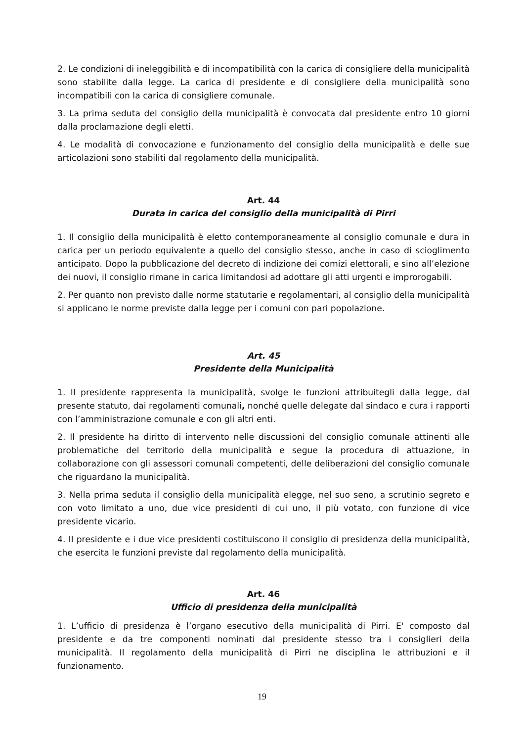2. Le condizioni di ineleggibilità e di incompatibilità con la carica di consigliere della municipalità sono stabilite dalla legge. La carica di presidente e di consigliere della municipalità sono incompatibili con la carica di consigliere comunale.
3. La prima seduta del consiglio della municipalità è convocata dal presidente entro 10 giorni dalla proclamazione degli eletti.
4. Le modalità di convocazione e funzionamento del consiglio della municipalità e delle sue articolazioni sono stabiliti dal regolamento della municipalità.
Art. 44
Durata in carica del consiglio della municipalità di Pirri
1. Il consiglio della municipalità è eletto contemporaneamente al consiglio comunale e dura in carica per un periodo equivalente a quello del consiglio stesso, anche in caso di scioglimento anticipato. Dopo la pubblicazione del decreto di indizione dei comizi elettorali, e sino all’elezione dei nuovi, il consiglio rimane in carica limitandosi ad adottare gli atti urgenti e improrogabili.
2. Per quanto non previsto dalle norme statutarie e regolamentari, al consiglio della municipalità si applicano le norme previste dalla legge per i comuni con pari popolazione.
Art. 45
Presidente della Municipalità
1. Il presidente rappresenta la municipalità, svolge le funzioni attribuitegli dalla legge, dal presente statuto, dai regolamenti comunali, nonché quelle delegate dal sindaco e cura i rapporti con l’amministrazione comunale e con gli altri enti.
2. Il presidente ha diritto di intervento nelle discussioni del consiglio comunale attinenti alle problematiche del territorio della municipalità e segue la procedura di attuazione, in collaborazione con gli assessori comunali competenti, delle deliberazioni del consiglio comunale che riguardano la municipalità.
3. Nella prima seduta il consiglio della municipalità elegge, nel suo seno, a scrutinio segreto e con voto limitato a uno, due vice presidenti di cui uno, il più votato, con funzione di vice presidente vicario.
4. Il presidente e i due vice presidenti costituiscono il consiglio di presidenza della municipalità, che esercita le funzioni previste dal regolamento della municipalità.
Art. 46
Ufficio di presidenza della municipalità
1. L’ufficio di presidenza è l’organo esecutivo della municipalità di Pirri. E' composto dal presidente e da tre componenti nominati dal presidente stesso tra i consiglieri della municipalità. Il regolamento della municipalità di Pirri ne disciplina le attribuzioni e il funzionamento.
19